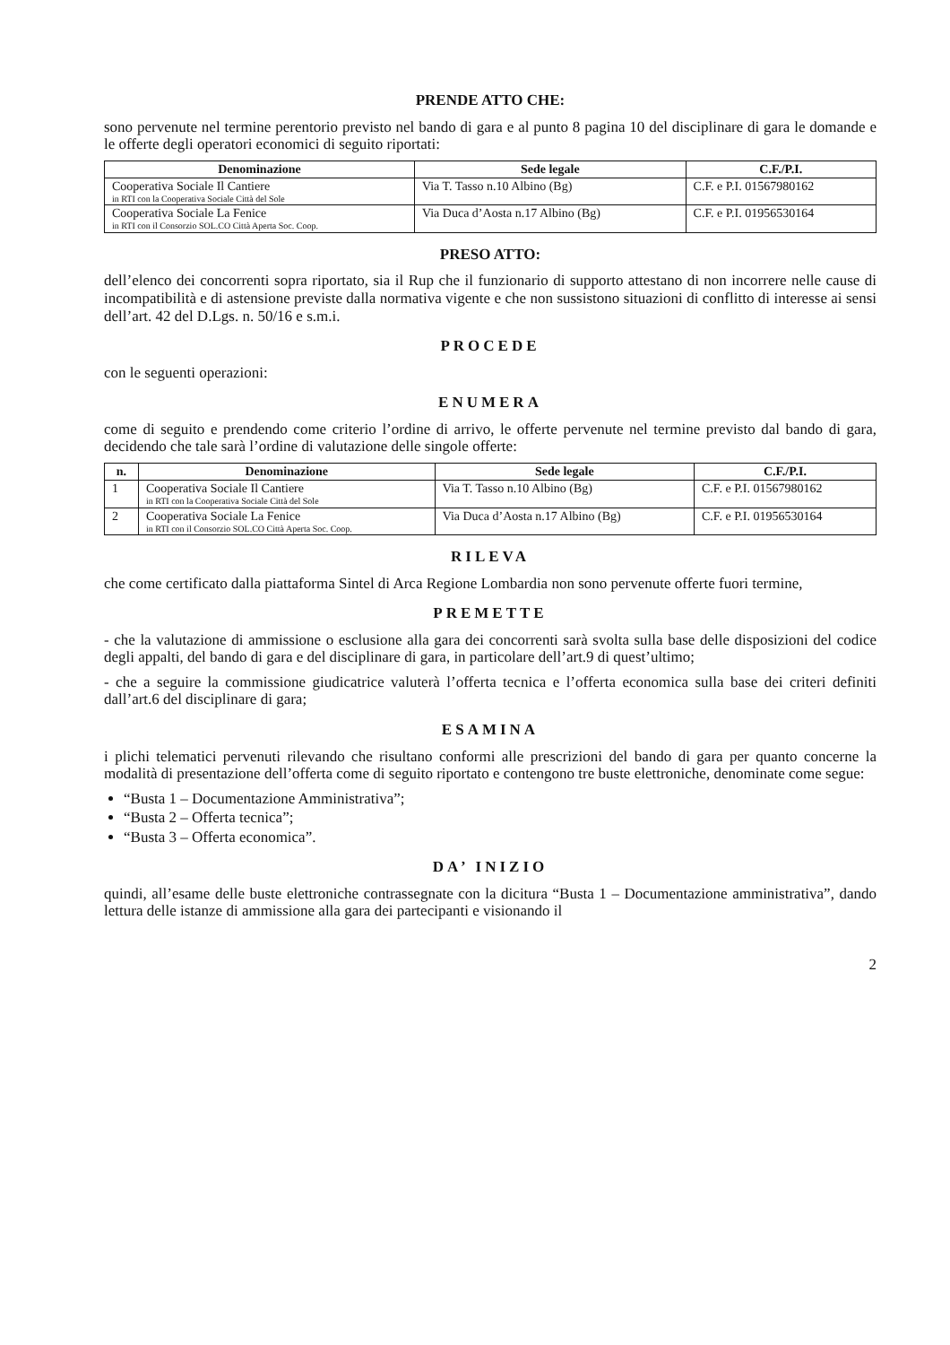PRENDE ATTO CHE:
sono pervenute nel termine perentorio previsto nel bando di gara e al punto 8 pagina 10 del disciplinare di gara le domande e le offerte degli operatori economici di seguito riportati:
| Denominazione | Sede legale | C.F./P.I. |
| --- | --- | --- |
| Cooperativa Sociale Il Cantiere in RTI con la Cooperativa Sociale Città del Sole | Via T. Tasso n.10 Albino (Bg) | C.F. e P.I. 01567980162 |
| Cooperativa Sociale La Fenice in RTI con il Consorzio SOL.CO Città Aperta Soc. Coop. | Via Duca d’Aosta n.17 Albino (Bg) | C.F. e P.I. 01956530164 |
PRESO ATTO:
dell’elenco dei concorrenti sopra riportato, sia il Rup che il funzionario di supporto attestano di non incorrere nelle cause di incompatibilità e di astensione previste dalla normativa vigente e che non sussistono situazioni di conflitto di interesse ai sensi dell’art. 42 del D.Lgs. n. 50/16 e s.m.i.
PROCEDE
con le seguenti operazioni:
ENUMERA
come di seguito e prendendo come criterio l’ordine di arrivo, le offerte pervenute nel termine previsto dal bando di gara, decidendo che tale sarà l’ordine di valutazione delle singole offerte:
| n. | Denominazione | Sede legale | C.F./P.I. |
| --- | --- | --- | --- |
| 1 | Cooperativa Sociale Il Cantiere in RTI con la Cooperativa Sociale Città del Sole | Via T. Tasso n.10 Albino (Bg) | C.F. e P.I. 01567980162 |
| 2 | Cooperativa Sociale La Fenice in RTI con il Consorzio SOL.CO Città Aperta Soc. Coop. | Via Duca d’Aosta n.17 Albino (Bg) | C.F. e P.I. 01956530164 |
RILEVA
che come certificato dalla piattaforma Sintel di Arca Regione Lombardia non sono pervenute offerte fuori termine,
PREMETTE
- che la valutazione di ammissione o esclusione alla gara dei concorrenti sarà svolta sulla base delle disposizioni del codice degli appalti, del bando di gara e del disciplinare di gara, in particolare dell’art.9 di quest’ultimo;
- che a seguire la commissione giudicatrice valuterà l’offerta tecnica e l’offerta economica sulla base dei criteri definiti dall’art.6 del disciplinare di gara;
ESAMINA
i plichi telematici pervenuti rilevando che risultano conformi alle prescrizioni del bando di gara per quanto concerne la modalità di presentazione dell’offerta come di seguito riportato e contengono tre buste elettroniche, denominate come segue:
“Busta 1 – Documentazione Amministrativa”;
“Busta 2 – Offerta tecnica”;
“Busta 3 – Offerta economica”.
DA’ INIZIO
quindi, all’esame delle buste elettroniche contrassegnate con la dicitura “Busta 1 – Documentazione amministrativa”, dando lettura delle istanze di ammissione alla gara dei partecipanti e visionando il
2